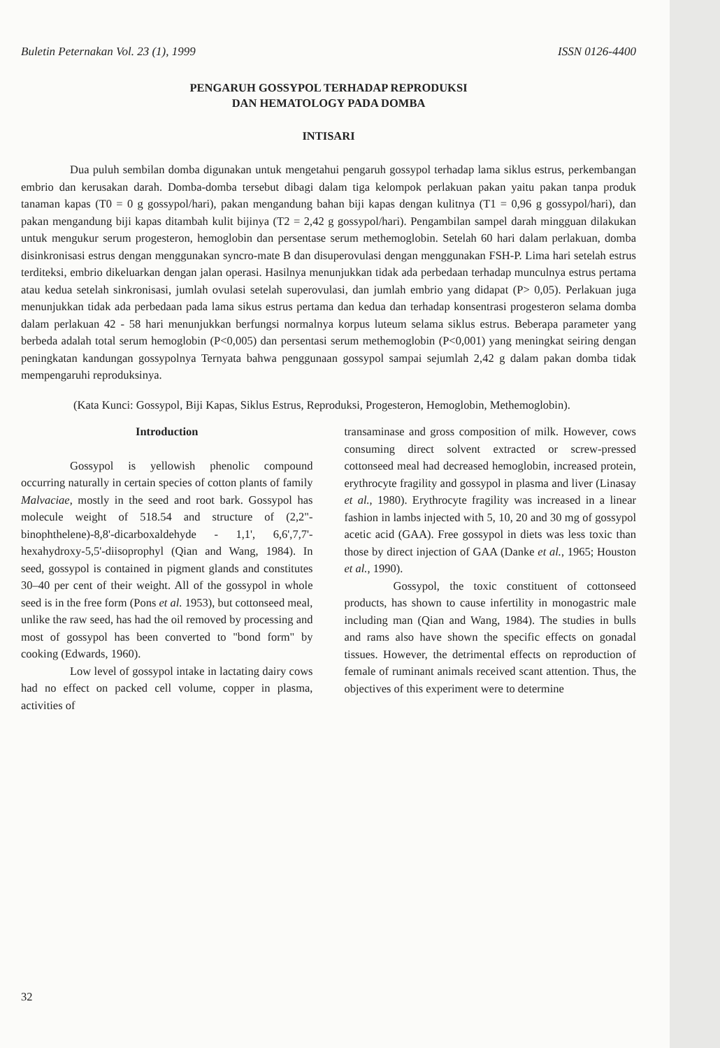Buletin Peternakan Vol. 23 (1), 1999 ISSN 0126-4400
PENGARUH GOSSYPOL TERHADAP REPRODUKSI
DAN HEMATOLOGY PADA DOMBA
INTISARI
Dua puluh sembilan domba digunakan untuk mengetahui pengaruh gossypol terhadap lama siklus estrus, perkembangan embrio dan kerusakan darah. Domba-domba tersebut dibagi dalam tiga kelompok perlakuan pakan yaitu pakan tanpa produk tanaman kapas (T0 = 0 g gossypol/hari), pakan mengandung bahan biji kapas dengan kulitnya (T1 = 0,96 g gossypol/hari), dan pakan mengandung biji kapas ditambah kulit bijinya (T2 = 2,42 g gossypol/hari). Pengambilan sampel darah mingguan dilakukan untuk mengukur serum progesteron, hemoglobin dan persentase serum methemoglobin. Setelah 60 hari dalam perlakuan, domba disinkronisasi estrus dengan menggunakan syncro-mate B dan disuperovulasi dengan menggunakan FSH-P. Lima hari setelah estrus terditeksi, embrio dikeluarkan dengan jalan operasi. Hasilnya menunjukkan tidak ada perbedaan terhadap munculnya estrus pertama atau kedua setelah sinkronisasi, jumlah ovulasi setelah superovulasi, dan jumlah embrio yang didapat (P> 0,05). Perlakuan juga menunjukkan tidak ada perbedaan pada lama sikus estrus pertama dan kedua dan terhadap konsentrasi progesteron selama domba dalam perlakuan 42 - 58 hari menunjukkan berfungsi normalnya korpus luteum selama siklus estrus. Beberapa parameter yang berbeda adalah total serum hemoglobin (P<0,005) dan persentasi serum methemoglobin (P<0,001) yang meningkat seiring dengan peningkatan kandungan gossypolnya Ternyata bahwa penggunaan gossypol sampai sejumlah 2,42 g dalam pakan domba tidak mempengaruhi reproduksinya.
(Kata Kunci: Gossypol, Biji Kapas, Siklus Estrus, Reproduksi, Progesteron, Hemoglobin, Methemoglobin).
Introduction
Gossypol is yellowish phenolic compound occurring naturally in certain species of cotton plants of family Malvaciae, mostly in the seed and root bark. Gossypol has molecule weight of 518.54 and structure of (2,2"-binophthelene)-8,8'-dicarboxaldehyde - 1,1', 6,6',7,7'-hexahydroxy-5,5'-diisoprophyl (Qian and Wang, 1984). In seed, gossypol is contained in pigment glands and constitutes 30–40 per cent of their weight. All of the gossypol in whole seed is in the free form (Pons et al. 1953), but cottonseed meal, unlike the raw seed, has had the oil removed by processing and most of gossypol has been converted to "bond form" by cooking (Edwards, 1960).
Low level of gossypol intake in lactating dairy cows had no effect on packed cell volume, copper in plasma, activities of
transaminase and gross composition of milk. However, cows consuming direct solvent extracted or screw-pressed cottonseed meal had decreased hemoglobin, increased protein, erythrocyte fragility and gossypol in plasma and liver (Linasay et al., 1980). Erythrocyte fragility was increased in a linear fashion in lambs injected with 5, 10, 20 and 30 mg of gossypol acetic acid (GAA). Free gossypol in diets was less toxic than those by direct injection of GAA (Danke et al., 1965; Houston et al., 1990).
Gossypol, the toxic constituent of cottonseed products, has shown to cause infertility in monogastric male including man (Qian and Wang, 1984). The studies in bulls and rams also have shown the specific effects on gonadal tissues. However, the detrimental effects on reproduction of female of ruminant animals received scant attention. Thus, the objectives of this experiment were to determine
32